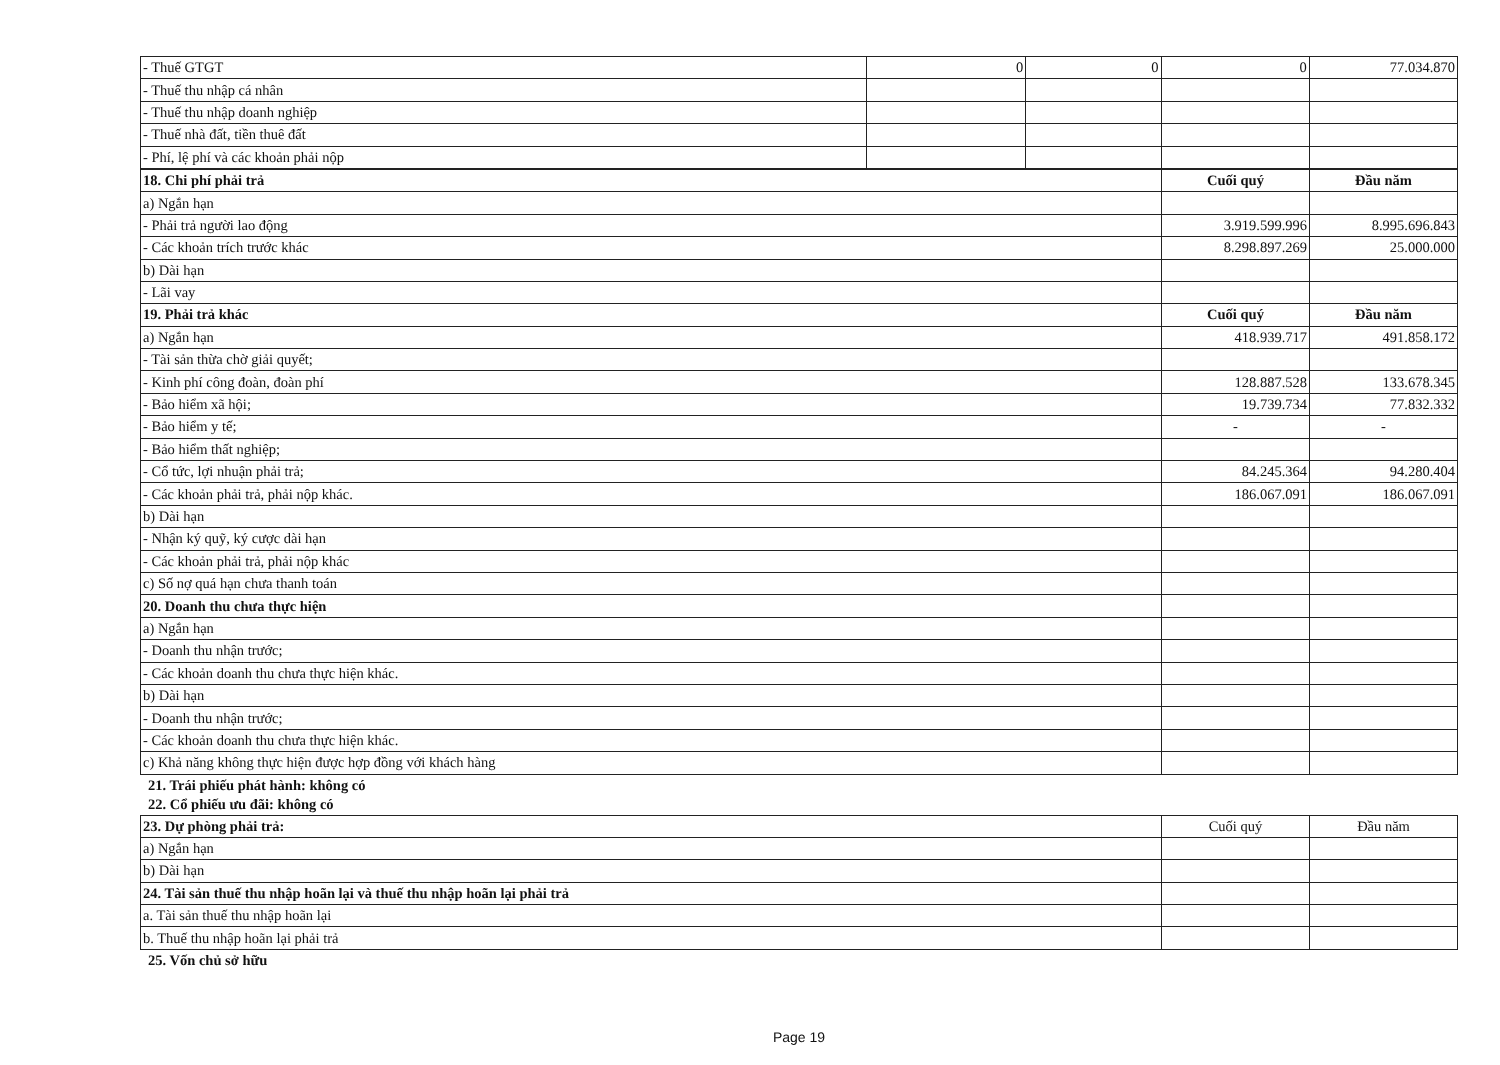| - Thuế GTGT | 0 | 0 | 0 | 77.034.870 |
| - Thuế thu nhập cá nhân | | | | |
| - Thuế thu nhập doanh nghiệp | | | | |
| - Thuế nhà đất, tiền thuê đất | | | | |
| - Phí, lệ phí và các khoản phải nộp | | | | |
| 18. Chi phí phải trả | Cuối quý | Đầu năm |
| --- | --- | --- |
| a) Ngắn hạn | | |
| - Phải trả người lao động | 3.919.599.996 | 8.995.696.843 |
| - Các khoản trích trước khác | 8.298.897.269 | 25.000.000 |
| b) Dài hạn | | |
| - Lãi vay | | |
| 19. Phải trả khác | Cuối quý | Đầu năm |
| a) Ngắn hạn | 418.939.717 | 491.858.172 |
| - Tài sản thừa chờ giải quyết; | | |
| - Kinh phí công đoàn, đoàn phí | 128.887.528 | 133.678.345 |
| - Bảo hiểm xã hội; | 19.739.734 | 77.832.332 |
| - Bảo hiểm y tế; | - | - |
| - Bảo hiểm thất nghiệp; | | |
| - Cổ tức, lợi nhuận phải trả; | 84.245.364 | 94.280.404 |
| - Các khoản phải trả, phải nộp khác. | 186.067.091 | 186.067.091 |
| b) Dài hạn | | |
| - Nhận ký quỹ, ký cược dài hạn | | |
| - Các khoản phải trả, phải nộp khác | | |
| c) Số nợ quá hạn chưa thanh toán | | |
| 20. Doanh thu chưa thực hiện | | |
| a) Ngắn hạn | | |
| - Doanh thu nhận trước; | | |
| - Các khoản doanh thu chưa thực hiện khác. | | |
| b) Dài hạn | | |
| - Doanh thu nhận trước; | | |
| - Các khoản doanh thu chưa thực hiện khác. | | |
| c) Khả năng không thực hiện được hợp đồng với khách hàng | | |
21. Trái phiếu phát hành: không có
22. Cổ phiếu ưu đãi: không có
| 23. Dự phòng phải trả: | Cuối quý | Đầu năm |
| a) Ngắn hạn | | |
| b) Dài hạn | | |
| 24. Tài sản thuế thu nhập hoãn lại và thuế thu nhập hoãn lại phải trả | | |
| a. Tài sản thuế thu nhập hoãn lại | | |
| b. Thuế thu nhập hoãn lại phải trả | | |
25. Vốn chủ sở hữu
Page 19